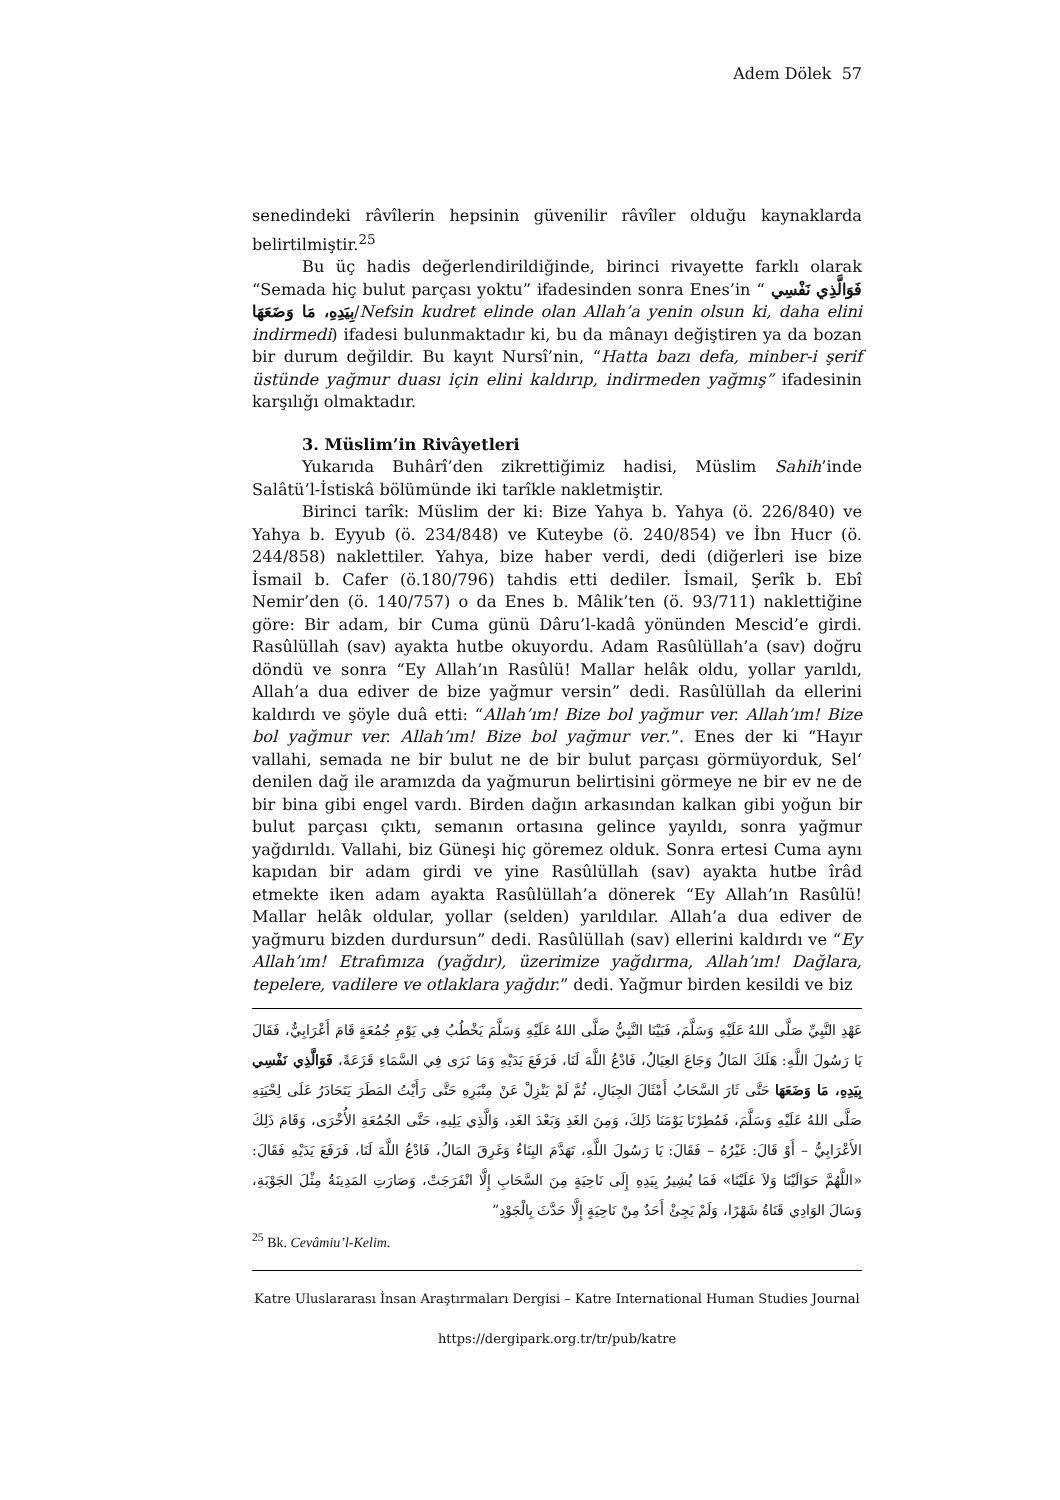Adem Dölek 57
senedindeki râvîlerin hepsinin güvenilir râvîler olduğu kaynaklarda belirtilmiştir.<sup>25</sup>
Bu üç hadis değerlendirildiğinde, birinci rivayette farklı olarak “Semada hiç bulut parçası yoktu” ifadesinden sonra Enes’in “ فَوَالَّذِي نَفْسِي بِيَدِهِ، مَا وَضَعَهَا/Nefsin kudret elinde olan Allah’a yenin olsun ki, daha elini indirmedi) ifadesi bulunmaktadır ki, bu da mânayı değiştiren ya da bozan bir durum değildir. Bu kayıt Nursî’nin, “Hatta bazı defa, minber-i şerif üstünde yağmur duası için elini kaldırıp, indirmeden yağmış” ifadesinin karşılığı olmaktadır.
3. Müslim’in Rivâyetleri
Yukarıda Buhârî’den zikrettiğimiz hadisi, Müslim Sahih’inde Salâtü’l-İstiskâ bölümünde iki tarîkle nakletmiştir.
Birinci tarîk: Müslim der ki: Bize Yahya b. Yahya (ö. 226/840) ve Yahya b. Eyyub (ö. 234/848) ve Kuteybe (ö. 240/854) ve İbn Hucr (ö. 244/858) naklettiler. Yahya, bize haber verdi, dedi (diğerleri ise bize İsmail b. Cafer (ö.180/796) tahdis etti dediler. İsmail, Şerîk b. Ebî Nemir’den (ö. 140/757) o da Enes b. Mâlik’ten (ö. 93/711) naklettiğine göre: Bir adam, bir Cuma günü Dâru’l-kadâ yönünden Mescid’e girdi. Rasûlüllah (sav) ayakta hutbe okuyordu. Adam Rasûlüllah’a (sav) doğru döndü ve sonra “Ey Allah’ın Rasûlü! Mallar helâk oldu, yollar yarıldı, Allah’a dua ediver de bize yağmur versin” dedi. Rasûlüllah da ellerini kaldırdı ve şöyle duâ etti: “Allah’ım! Bize bol yağmur ver. Allah’ım! Bize bol yağmur ver. Allah’ım! Bize bol yağmur ver.”. Enes der ki “Hayır vallahi, semada ne bir bulut ne de bir bulut parçası görmüyorduk, Sel‘ denilen dağ ile aramızda da yağmurun belirtisini görmeye ne bir ev ne de bir bina gibi engel vardı. Birden dağın arkasından kalkan gibi yoğun bir bulut parçası çıktı, semanın ortasına gelince yayıldı, sonra yağmur yağdırıldı. Vallahi, biz Güneşi hiç göremez olduk. Sonra ertesi Cuma aynı kapıdan bir adam girdi ve yine Rasûlüllah (sav) ayakta hutbe îrâd etmekte iken adam ayakta Rasûlüllah’a dönerek “Ey Allah’ın Rasûlü! Mallar helâk oldular, yollar (selden) yarıldılar. Allah’a dua ediver de yağmuru bizden durdursun” dedi. Rasûlüllah (sav) ellerini kaldırdı ve “Ey Allah’ım! Etrafımıza (yağdır), üzerimize yağdırma, Allah’ım! Dağlara, tepelere, vadilere ve otlaklara yağdır.” dedi. Yağmur birden kesildi ve biz
عَهْدِ النَّبِيِّ صَلَّى اللهُ عَلَيْهِ وَسَلَّمَ، فَبَيْنَا النَّبِيُّ صَلَّى اللهُ عَلَيْهِ وَسَلَّمَ يَخْطُبُ فِي يَوْمِ جُمُعَةٍ قَامَ أَعْرَابِيٌّ، فَقَالَ يَا رَسُولَ اللَّهِ: هَلَكَ المَالُ وَجَاعَ العِيَالُ، فَادْعُ اللَّهَ لَنَا، فَرَفَعَ يَدَيْهِ وَمَا نَرَى فِي السَّمَاءِ قَزَعَةً، فَوَالَّذِي نَفْسِي بِيَدِهِ، مَا وَضَعَهَا حَتَّى ثَارَ السَّحَابُ أَمْثَالَ الجِبَالِ، ثُمَّ لَمْ يَنْزِلْ عَنْ مِنْبَرِهِ حَتَّى رَأَيْتُ المَطَرَ يَتَحَادَرُ عَلَى لِحْيَتِهِ صَلَّى اللهُ عَلَيْهِ وَسَلَّمَ، فَمُطِرْنَا يَوْمَنَا ذَلِكَ، وَمِنَ الغَدِ وَبَعْدَ الغَدِ، وَالَّذِي يَلِيهِ، حَتَّى الجُمُعَةِ الأُخْرَى، وَقَامَ ذَلِكَ الأَعْرَابِيُّ – أَوْ قَالَ: غَيْرُهُ – فَقَالَ: يَا رَسُولَ اللَّهِ، تَهَدَّمَ البِنَاءُ وَغَرِقَ المَالُ، فَادْعُ اللَّهَ لَنَا، فَرَفَعَ يَدَيْهِ فَقَالَ: «اللَّهُمَّ حَوَالَيْنَا وَلاَ عَلَيْنَا» فَمَا يُشِيرُ بِيَدِهِ إِلَى نَاحِيَةٍ مِنَ السَّحَابِ إِلَّا انْفَرَجَتْ، وَصَارَتِ المَدِينَةُ مِثْلَ الجَوْبَةِ، وَسَالَ الوَادِي قَنَاةُ شَهْرًا، وَلَمْ يَجِئْ أَحَدٌ مِنْ نَاحِيَةٍ إِلَّا حَدَّثَ بِالْجَوْدِ”
<sup>25</sup> Bk. Cevâmiu’l-Kelim.
Katre Uluslararası İnsan Araştırmaları Dergisi – Katre International Human Studies Journal
https://dergipark.org.tr/tr/pub/katre